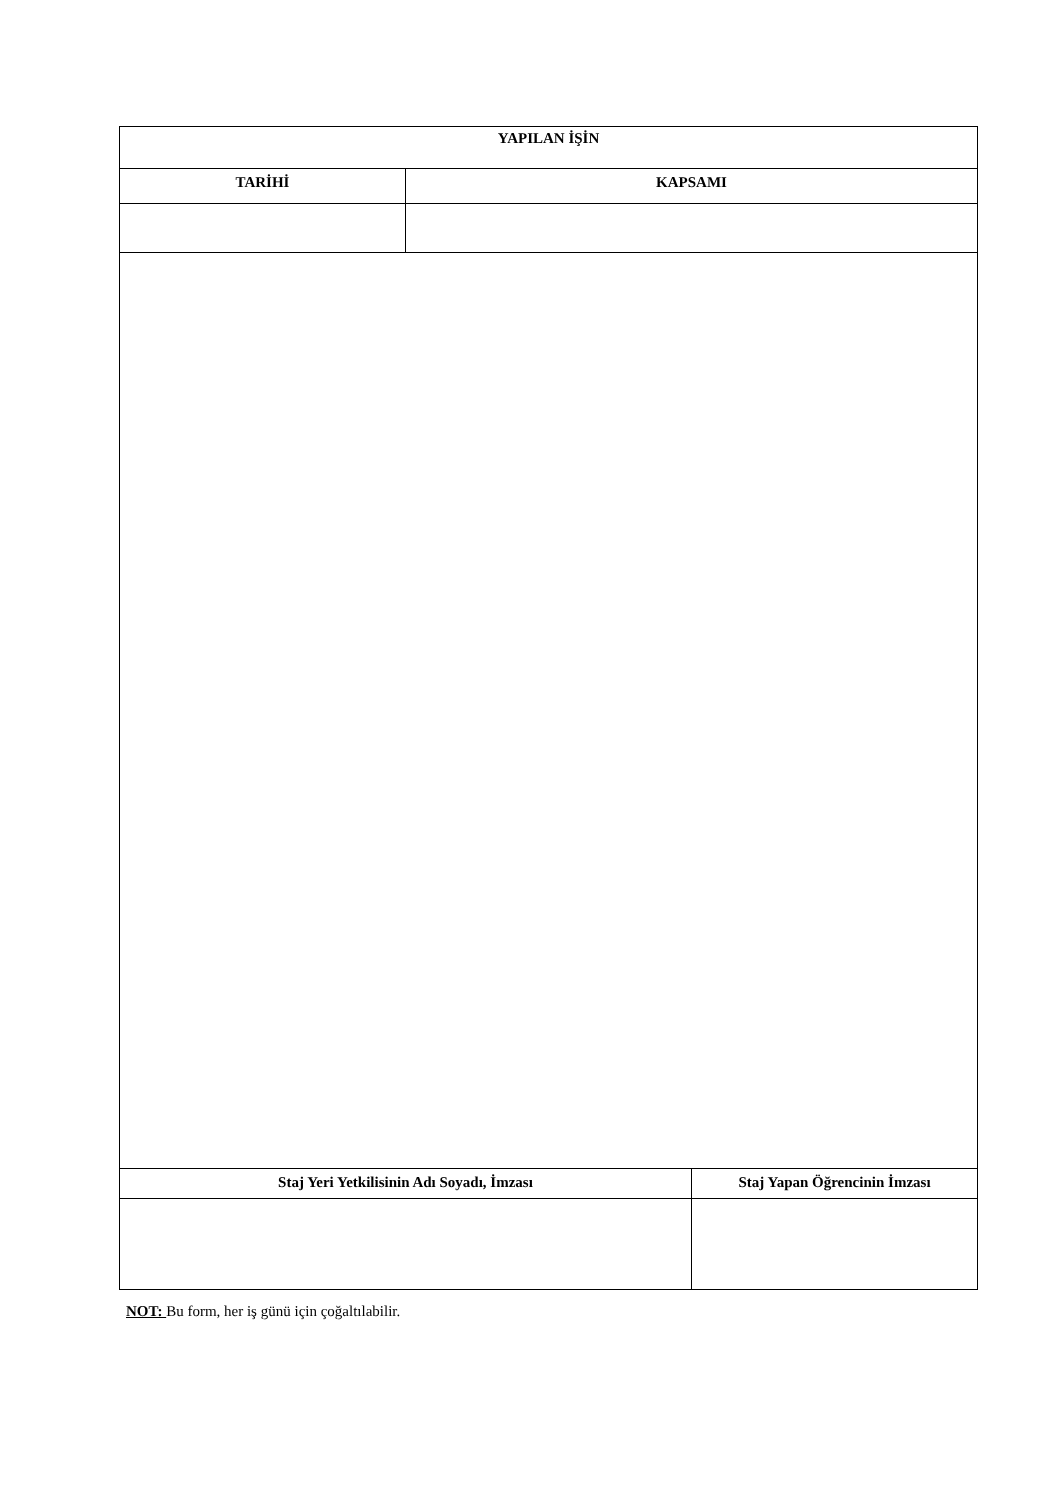| YAPILAN İŞİN | | |
| --- | --- | --- |
| TARİHİ | KAPSAMI | |
| Staj Yeri Yetkilisinin Adı Soyadı, İmzası | | Staj Yapan Öğrencinin İmzası |
NOT: Bu form, her iş günü için çoğaltılabilir.